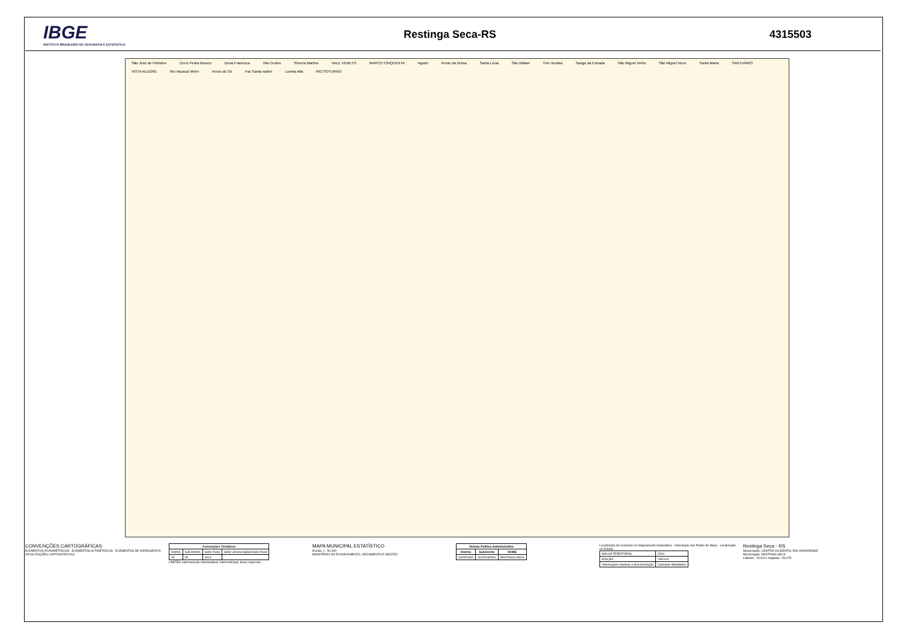IBGE
INSTITUTO BRASILEIRO DE GEOGRAFIA E ESTATÍSTICA
Restinga Seca-RS 4315503
São José de Polêsine Cerro Pedra Branco Dona Francisca Vila Ceolim Silveira Martins VALE VENETO MARCO CINQUENTA Agudo Arroio da Divisa Santa Lúcia São Rafael Três Vendas Sanga da Entrada São Miguel Velho São Miguel Novo Santa Maria SANTUÁRIO VISTA ALEGRE Rio Vacacaí Mirim Arroio do Só Faz Santa Isabel Lomba Alta RIO SOTURNO
CONVENÇÕES CARTOGRÁFICAS
ELEMENTOS PLANIMÉTRICOS · ELEMENTOS ALTIMÉTRICOS · ELEMENTOS DE HIDROGRAFIA
ATUALIZAÇÕES CARTOGRÁFICAS
| Convenções Temáticas | | | |
| --- | --- | --- | --- |
| Distrito | Sub-Distrito | Setor Rural | Setor Urbano Aglomerado Rural |
| 05 | 05 | 0014 | |
LIMITES: internacional, interestadual, intermunicipal, áreas especiais
MAPA MUNICIPAL ESTATÍSTICO
Escala: 1 : 50.000
MINISTÉRIO DO PLANEJAMENTO, ORÇAMENTO E GESTÃO
| Divisão Político-Administrativa | | |
| --- | --- | --- |
| Distrito | Subdistrito | NOME |
| 431550305 | 43155030500 | RESTINGA SECA |
Localização do município no Mapeamento Sistemático · Articulação das Partes do Mapa · Localização no Estado
| MALHA TERRITORIAL | 2010 |
| EDIÇÃO | 7/8/2011 |
| Informações relativas e documentação | Consultar Metadados |
Restinga Seca - RS
Mesorregião: CENTRO OCIDENTAL RIO-GRANDENSE
Microrregião: RESTINGA SECA
Latitude: -29.813 Longitude: -53.375